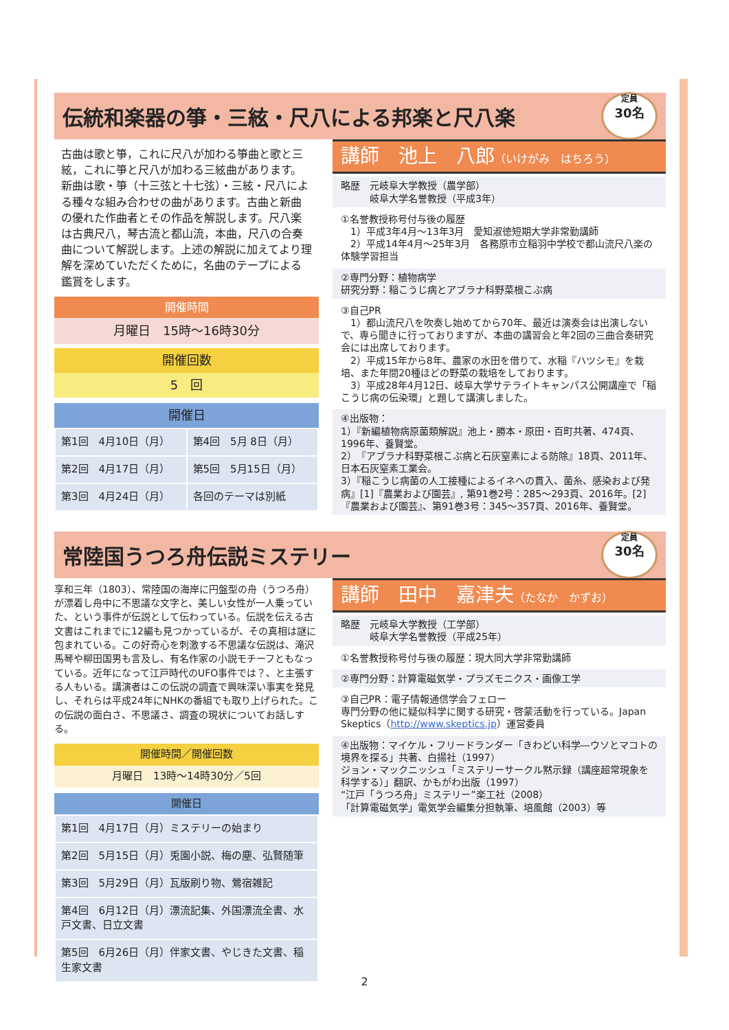伝統和楽器の箏・三絃・尺八による邦楽と尺八楽
定員
30名
古曲は歌と箏，これに尺八が加わる箏曲と歌と三絃，これに箏と尺八が加わる三絃曲があります。新曲は歌・箏（十三弦と十七弦）・三絃・尺八による種々な組み合わせの曲があります。古曲と新曲の優れた作曲者とその作品を解説します。尺八楽は古典尺八，琴古流と都山流，本曲，尺八の合奏曲について解説します。上述の解説に加えてより理解を深めていただくために，名曲のテープによる鑑賞をします。
開催時間
月曜日　15時～16時30分
開催回数
5　回
開催日
| 第1回 4月10日（月） | 第4回 5月 8日（月） |
| 第2回 4月17日（月） | 第5回 5月15日（月） |
| 第3回 4月24日（月） | 各回のテーマは別紙 |
講師　池上　八郎（いけがみ　はちろう）
略歴　元岐阜大学教授（農学部）
　　　岐阜大学名誉教授（平成3年）
①名誉教授称号付与後の履歴
　1）平成3年4月～13年3月　愛知淑徳短期大学非常勤講師
　2）平成14年4月～25年3月　各務原市立稲羽中学校で都山流尺八楽の体験学習担当
②専門分野：植物病学
研究分野：稲こうじ病とアブラナ科野菜根こぶ病
③自己PR
　1）都山流尺八を吹奏し始めてから70年、最近は演奏会は出演しないで、専ら聞きに行っておりますが、本曲の講習会と年2回の三曲合奏研究会には出席しております。
　2）平成15年から8年、農家の水田を借りて、水稲『ハツシモ』を栽培、また年間20種ほどの野菜の栽培をしております。
　3）平成28年4月12日、岐阜大学サテライトキャンパス公開講座で「稲こうじ病の伝染環」と題して講演しました。
④出版物：
1）『新編植物病原菌類解説』池上・勝本・原田・百町共著、474頁、1996年、養賢堂。
2）『アブラナ科野菜根こぶ病と石灰窒素による防除』18頁、2011年、日本石灰窒素工業会。
3）『稲こうじ病菌の人工接種によるイネへの貫入、菌糸、感染および発病』[1]『農業および園芸』, 第91巻2号：285～293頁、2016年。[2]『農業および園芸』、第91巻3号：345～357頁、2016年、養賢堂。
常陸国うつろ舟伝説ミステリー
定員
30名
享和三年（1803）、常陸国の海岸に円盤型の舟（うつろ舟）が漂着し舟中に不思議な文字と、美しい女性が一人乗っていた、という事件が伝説として伝わっている。伝説を伝える古文書はこれまでに12編も見つかっているが、その真相は謎に包まれている。この好奇心を刺激する不思議な伝説は、滝沢馬琴や柳田国男も言及し、有名作家の小説モチーフともなっている。近年になって江戸時代のUFO事件では？、と主張する人もいる。講演者はこの伝説の調査で興味深い事実を発見し、それらは平成24年にNHKの番組でも取り上げられた。この伝説の面白さ、不思議さ、調査の現状についてお話しする。
開催時間／開催回数
月曜日　13時～14時30分／5回
開催日
| 第1回 4月17日（月）ミステリーの始まり |
| 第2回 5月15日（月）兎園小説、梅の塵、弘賢随筆 |
| 第3回 5月29日（月）瓦版刷り物、鶯宿雑記 |
| 第4回 6月12日（月）漂流記集、外国漂流全書、水戸文書、日立文書 |
| 第5回 6月26日（月）伴家文書、やじきた文書、稲生家文書 |
講師　田中　嘉津夫（たなか　かずお）
略歴　元岐阜大学教授（工学部）
　　　岐阜大学名誉教授（平成25年）
①名誉教授称号付与後の履歴：現大同大学非常勤講師
②専門分野：計算電磁気学・プラズモニクス・画像工学
③自己PR：電子情報通信学会フェロー
専門分野の他に疑似科学に関する研究・啓蒙活動を行っている。Japan Skeptics（http://www.skeptics.jp）運営委員
④出版物：マイケル・フリードランダー「きわどい科学―ウソとマコトの境界を探る」共著、白揚社（1997）
ジョン・マックニッシュ「ミステリーサークル黙示録（講座超常現象を科学する）」翻訳、かもがわ出版（1997）
“江戸「うつろ舟」ミステリー”楽工社（2008）
「計算電磁気学」電気学会編集分担執筆、培風館（2003）等
2